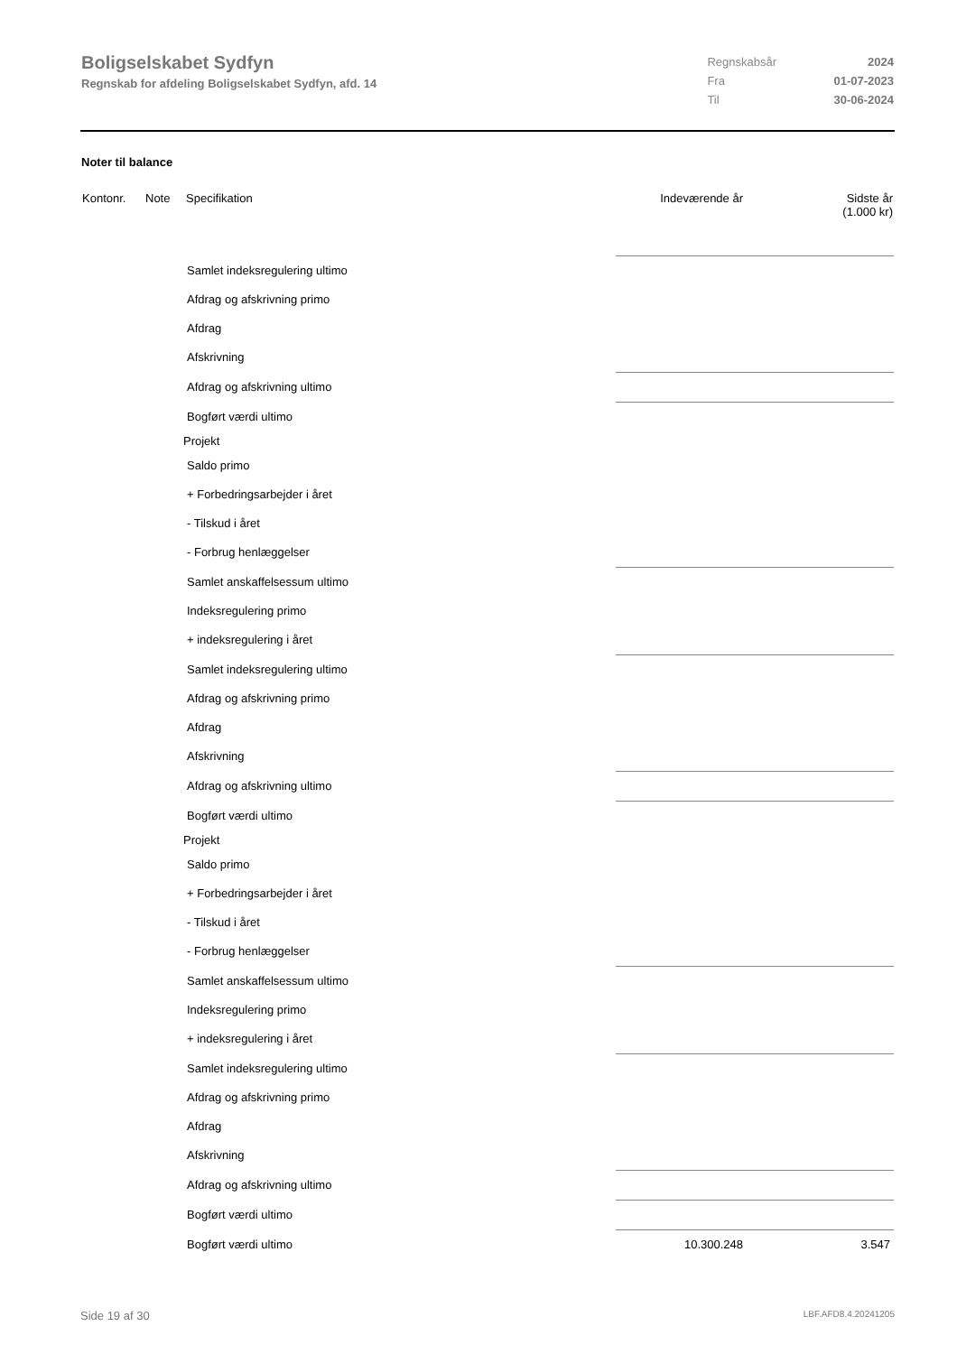Boligselskabet Sydfyn
Regnskab for afdeling Boligselskabet Sydfyn, afd. 14
| Regnskabsår | 2024 |
| Fra | 01-07-2023 |
| Til | 30-06-2024 |
Noter til balance
| Kontonr. | Note | Specifikation | Indeværende år | Sidste år (1.000 kr) |
| --- | --- | --- | --- | --- |
| Samlet indeksregulering ultimo | | | | |
| Afdrag og afskrivning primo | | | | |
| Afdrag | | | | |
| Afskrivning | | | | |
| Afdrag og afskrivning ultimo | | | | |
| Bogført værdi ultimo | | | | |
| Projekt | | | | |
| Saldo primo | | | | |
| + Forbedringsarbejder i året | | | | |
| - Tilskud i året | | | | |
| - Forbrug henlæggelser | | | | |
| Samlet anskaffelsessum ultimo | | | | |
| Indeksregulering primo | | | | |
| + indeksregulering i året | | | | |
| Samlet indeksregulering ultimo | | | | |
| Afdrag og afskrivning primo | | | | |
| Afdrag | | | | |
| Afskrivning | | | | |
| Afdrag og afskrivning ultimo | | | | |
| Bogført værdi ultimo | | | | |
| Projekt | | | | |
| Saldo primo | | | | |
| + Forbedringsarbejder i året | | | | |
| - Tilskud i året | | | | |
| - Forbrug henlæggelser | | | | |
| Samlet anskaffelsessum ultimo | | | | |
| Indeksregulering primo | | | | |
| + indeksregulering i året | | | | |
| Samlet indeksregulering ultimo | | | | |
| Afdrag og afskrivning primo | | | | |
| Afdrag | | | | |
| Afskrivning | | | | |
| Afdrag og afskrivning ultimo | | | | |
| Bogført værdi ultimo | | | | |
| Bogført værdi ultimo | | | 10.300.248 | 3.547 |
Side 19 af 30 LBF.AFD8.4.20241205